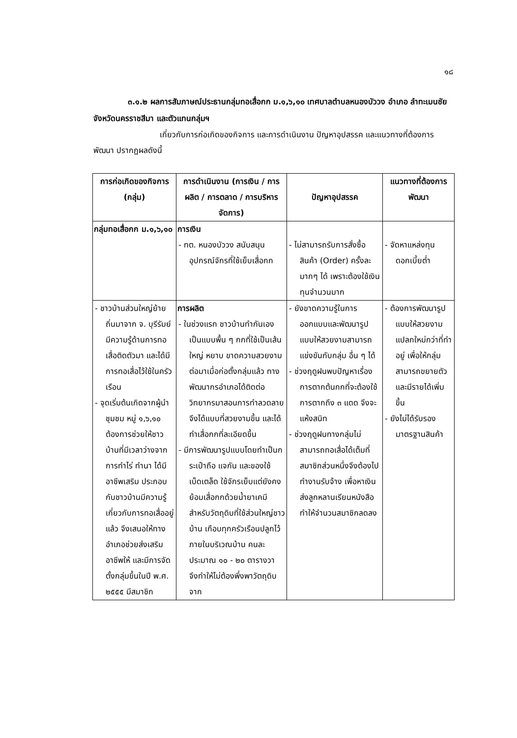๑๘
๓.๑.๒ ผลการสัมภาษณ์ประธานกลุ่มทอเสื่อกก ม.๑,๖,๑๐ เทศบาลตำบลหนองบัววง อำเภอ ลำทะเมนชัย จังหวัดนครราชสีมา และตัวแทนกลุ่มฯ
เกี่ยวกับการก่อเกิดของกิจการ และการดำเนินงาน ปัญหาอุปสรรค และแนวทางที่ต้องการพัฒนา ปรากฏผลดังนี้
| การก่อเกิดของกิจการ (กลุ่ม) | การดำเนินงาน (การเงิน / การผลิต / การตลาด / การบริหารจัดการ) | ปัญหาอุปสรรค | แนวทางที่ต้องการพัฒนา |
| --- | --- | --- | --- |
| กลุ่มทอเสื่อกก ม.๑,๖,๑๐ | การเงิน - ทต. หนองบัววง สนับสนุนอุปกรณ์จักรที่ใช้เย็บเสื่อกก | - ไม่สามารถรับการสั่งซื้อสินค้า (Order) ครั้งละมากๆ ได้ เพราะต้องใช้เงินทุนจำนวนมาก | - จัดหาแหล่งทุนดอกเบี้ยต่ำ |
| - ชาวบ้านส่วนใหญ่ย้ายถิ่นมาจาก จ. บุรีรัมย์ มีความรู้ด้านการทอเสื่อติดตัวมา และได้มีการทอเสื่อไว้ใช้ในครัวเรือน - จุดเริ่มต้นเกิดจากผู้นำชุมชม หมู่ ๑,๖,๑๐ ต้องการช่วยให้ชาวบ้านที่มีเวลาว่างจากการทำไร่ ทำนา ได้มีอาชีพเสริม ประกอบกับชาวบ้านมีความรู้เกี่ยวกับการทอเสื่ออยู่แล้ว จึงเสนอให้ทางอำเภอช่วยส่งเสริมอาชีพให้ และมีการจัดตั้งกลุ่มขึ้นในปี พ.ศ. ๒๕๕๕ มีสมาชิก | การผลิต - ในช่วงแรก ชาวบ้านทำกันเอง เป็นแบบพื้น ๆ กกที่ใช้เป็นเส้นใหญ่ หยาบ ขาดความสวยงาม ต่อมาเมื่อก่อตั้งกลุ่มแล้ว ทางพัฒนากรอำเภอได้ติดต่อวิทยากรมาสอนการทำลวดลายจึงได้แบบที่สวยงามขึ้น และได้ทำเสื่อกกที่ละเอียดขึ้น - มีการพัฒนารูปแบบโดยทำเป็นกระเป๋าถือ แจกัน และของใช้เบ็ดเตล็ด ใช้จักรเย็บแต่ยังคงย้อมเสื่อกกด้วยน้ำยาเคมีสำหรับวัตถุดิบที่ใช้ส่วนใหญ่ชาวบ้าน เกือบทุกครัวเรือนปลูกไว้ภายในบริเวณบ้าน คนละประมาณ ๑๐ - ๒๐ ตารางวา จึงทำให้ไม่ต้องพึ่งพาวัตถุดิบจาก | - ยังขาดความรู้ในการออกแบบและพัฒนารูปแบบให้สวยงามสามารถแข่งขันกับกลุ่ม อื่น ๆ ได้ - ช่วงฤดูฝนพบปัญหาเรื่องการตากต้นกกที่จะต้องใช้การตากถึง ๓ แดด จึงจะแห้งสนิท - ช่วงฤดูฝนทางกลุ่มไม่สามารถทอเสื่อได้เต็มที่ สมาชิกส่วนหนึ่งจึงต้องไปทำงานรับจ้าง เพื่อหาเงินส่งลูกหลานเรียนหนังสือ ทำให้จำนวนสมาชิกลดลง | - ต้องการพัฒนารูปแบบให้สวยงาม แปลกใหม่กว่าที่ทำอยู่ เพื่อให้กลุ่มสามารถขยายตัวและมีรายได้เพิ่มขึ้น - ยังไม่ได้รับรองมาตรฐานสินค้า |